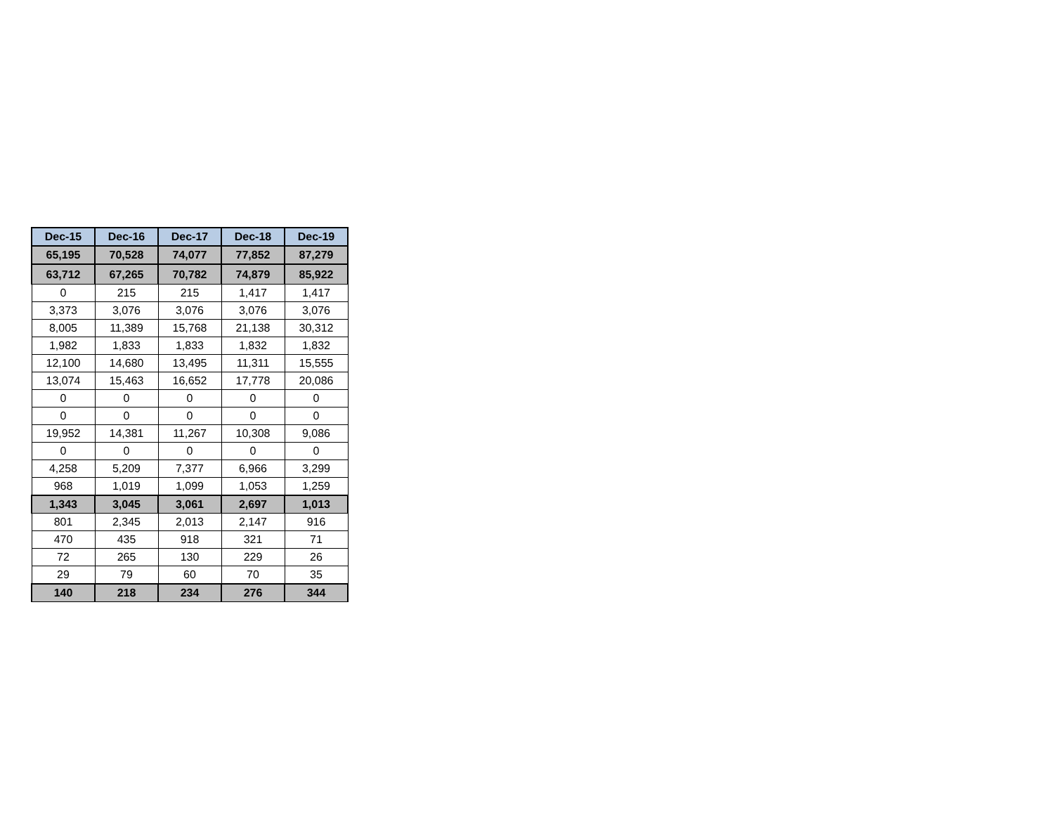| Dec-15 | Dec-16 | Dec-17 | Dec-18 | Dec-19 |
| --- | --- | --- | --- | --- |
| 65,195 | 70,528 | 74,077 | 77,852 | 87,279 |
| 63,712 | 67,265 | 70,782 | 74,879 | 85,922 |
| 0 | 215 | 215 | 1,417 | 1,417 |
| 3,373 | 3,076 | 3,076 | 3,076 | 3,076 |
| 8,005 | 11,389 | 15,768 | 21,138 | 30,312 |
| 1,982 | 1,833 | 1,833 | 1,832 | 1,832 |
| 12,100 | 14,680 | 13,495 | 11,311 | 15,555 |
| 13,074 | 15,463 | 16,652 | 17,778 | 20,086 |
| 0 | 0 | 0 | 0 | 0 |
| 0 | 0 | 0 | 0 | 0 |
| 19,952 | 14,381 | 11,267 | 10,308 | 9,086 |
| 0 | 0 | 0 | 0 | 0 |
| 4,258 | 5,209 | 7,377 | 6,966 | 3,299 |
| 968 | 1,019 | 1,099 | 1,053 | 1,259 |
| 1,343 | 3,045 | 3,061 | 2,697 | 1,013 |
| 801 | 2,345 | 2,013 | 2,147 | 916 |
| 470 | 435 | 918 | 321 | 71 |
| 72 | 265 | 130 | 229 | 26 |
| 29 | 79 | 60 | 70 | 35 |
| 140 | 218 | 234 | 276 | 344 |